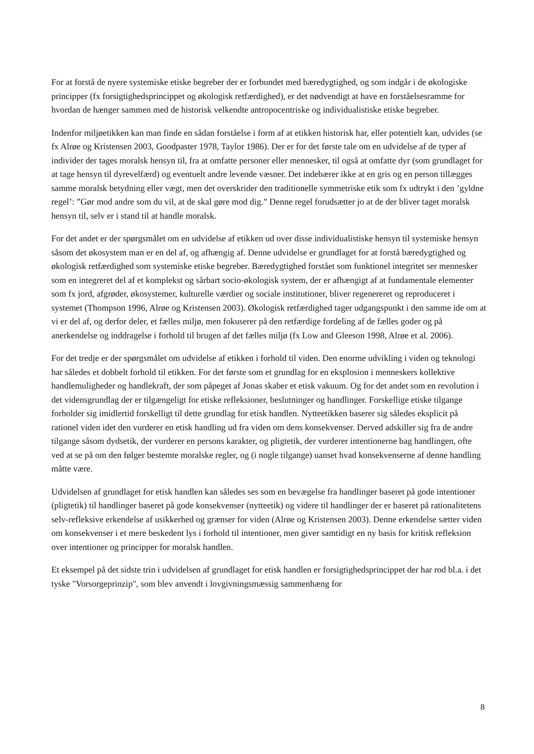For at forstå de nyere systemiske etiske begreber der er forbundet med bæredygtighed, og som indgår i de økologiske principper (fx forsigtighedsprincippet og økologisk retfærdighed), er det nødvendigt at have en forståelsesramme for hvordan de hænger sammen med de historisk velkendte antropocentriske og individualistiske etiske begreber.
Indenfor miljøetikken kan man finde en sådan forståelse i form af at etikken historisk har, eller potentielt kan, udvides (se fx Alrøe og Kristensen 2003, Goodpaster 1978, Taylor 1986). Der er for det første tale om en udvidelse af de typer af individer der tages moralsk hensyn til, fra at omfatte personer eller mennesker, til også at omfatte dyr (som grundlaget for at tage hensyn til dyrevelfærd) og eventuelt andre levende væsner. Det indebærer ikke at en gris og en person tillægges samme moralsk betydning eller vægt, men det overskrider den traditionelle symmetriske etik som fx udtrykt i den ’gyldne regel’: ”Gør mod andre som du vil, at de skal gøre mod dig.” Denne regel forudsætter jo at de der bliver taget moralsk hensyn til, selv er i stand til at handle moralsk.
For det andet er der spørgsmålet om en udvidelse af etikken ud over disse individualistiske hensyn til systemiske hensyn såsom det økosystem man er en del af, og afhængig af. Denne udvidelse er grundlaget for at forstå bæredygtighed og økologisk retfærdighed som systemiske etiske begreber. Bæredygtighed forstået som funktionel integritet ser mennesker som en integreret del af et komplekst og sårbart socio-økologisk system, der er afhængigt af at fundamentale elementer som fx jord, afgrøder, økosystemer, kulturelle værdier og sociale institutioner, bliver regenereret og reproduceret i systemet (Thompson 1996, Alrøe og Kristensen 2003). Økologisk retfærdighed tager udgangspunkt i den samme ide om at vi er del af, og derfor deler, et fælles miljø, men fokuserer på den retfærdige fordeling af de fælles goder og på anerkendelse og inddragelse i forhold til brugen af det fælles miljø (fx Low and Gleeson 1998, Alrøe et al. 2006).
For det tredje er der spørgsmålet om udvidelse af etikken i forhold til viden. Den enorme udvikling i viden og teknologi har således et dobbelt forhold til etikken. For det første som et grundlag for en eksplosion i menneskers kollektive handlemuligheder og handlekraft, der som påpeget af Jonas skaber et etisk vakuum. Og for det andet som en revolution i det vidensgrundlag der er tilgængeligt for etiske refleksioner, beslutninger og handlinger. Forskellige etiske tilgange forholder sig imidlertid forskelligt til dette grundlag for etisk handlen. Nytteetikken baserer sig således eksplicit på rationel viden idet den vurderer en etisk handling ud fra viden om dens konsekvenser. Derved adskiller sig fra de andre tilgange såsom dydsetik, der vurderer en persons karakter, og pligtetik, der vurderer intentionerne bag handlingen, ofte ved at se på om den følger bestemte moralske regler, og (i nogle tilgange) uanset hvad konsekvenserne af denne handling måtte være.
Udvidelsen af grundlaget for etisk handlen kan således ses som en bevægelse fra handlinger baseret på gode intentioner (pligtetik) til handlinger baseret på gode konsekvenser (nytteetik) og videre til handlinger der er baseret på rationalitetens selv-refleksive erkendelse af usikkerhed og grænser for viden (Alrøe og Kristensen 2003). Denne erkendelse sætter viden om konsekvenser i et mere beskedent lys i forhold til intentioner, men giver samtidigt en ny basis for kritisk refleksion over intentioner og principper for moralsk handlen.
Et eksempel på det sidste trin i udvidelsen af grundlaget for etisk handlen er forsigtighedsprincippet der har rod bl.a. i det tyske "Vorsorgeprinzip", som blev anvendt i lovgivningsmæssig sammenhæng for
8